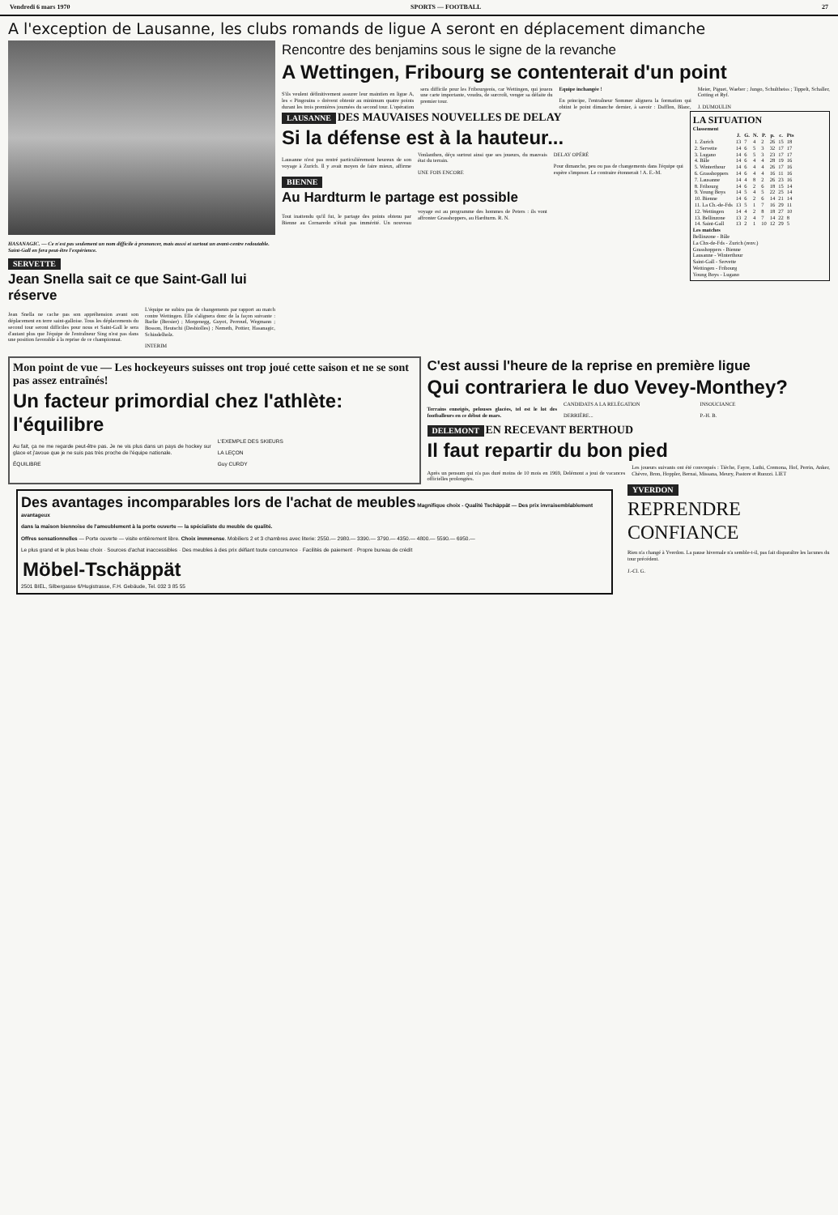Vendredi 6 mars 1970 SPORTS — FOOTBALL 27
A l'exception de Lausanne, les clubs romands de ligue A seront en déplacement dimanche
HASANAGIC. — Ce n'est pas seulement un nom difficile à prononcer, mais aussi et surtout un avant-centre redoutable. Saint-Gall en fera peut-être l'expérience.
SERVETTE
Jean Snella sait ce que Saint-Gall lui réserve
Jean Snella ne cache pas son appréhension avant son déplacement en terre saint-galloise. Tous les déplacements du second tour seront difficiles pour nous et Saint-Gall le sera d'autant plus que l'équipe de l'entraîneur Sing n'est pas dans une position favorable à la reprise de ce championnat.
L'équipe ne subira pas de changements par rapport au match contre Wettingen. Elle s'alignera donc de la façon suivante : Barlie (Bersier) ; Morgenegg, Guyot, Perroud, Wegmann ; Bosson, Heutschi (Desbiolles) ; Nemeth, Pottier, Hasanagic, Schindelholz.
INTERIM
Rencontre des benjamins sous le signe de la revanche
A Wettingen, Fribourg se contenterait d'un point
S'ils veulent définitivement assurer leur maintien en ligue A, les « Pingouins » doivent obtenir au minimum quatre points durant les trois premières journées du second tour. L'opération sera difficile pour les Fribourgeois, car Wettingen, qui jouera une carte importante, voudra, de surcroît, venger sa défaite du premier tour.
Equipe inchangée !
En principe, l'entraîneur Sommer alignera la formation qui obtint le point dimanche dernier, à savoir : Dafflon, Blanc, Meier, Piguet, Waeber ; Jungo, Schultheiss ; Tippelt, Schaller, Cotting et Ryf.
J. DUMOULIN
LAUSANNE DES MAUVAISES NOUVELLES DE DELAY
Si la défense est à la hauteur...
Lausanne n'est pas rentré particulièrement heureux de son voyage à Zurich. Il y avait moyen de faire mieux, affirme Vonlanthen, déçu surtout ainsi que ses joueurs, du mauvais état du terrain.
UNE FOIS ENCORE
DELAY OPÉRÉ
Pour dimanche, peu ou pas de changements dans l'équipe qui espère s'imposer. Le contraire étonnerait ! A. E.-M.
BIENNE
Au Hardturm le partage est possible
Tout inattendu qu'il fut, le partage des points obtenu par Bienne au Cornaredo n'était pas immérité. Un nouveau voyage est au programme des hommes de Peters : ils vont affronter Grasshoppers, au Hardturm. R. N.
LA SITUATION
Classement
| | J. | G. | N. | P. | p. | c. | Pts |
| --- | --- | --- | --- | --- | --- | --- | --- |
| 1. Zurich | 13 | 7 | 4 | 2 | 26 | 15 | 18 |
| 2. Servette | 14 | 6 | 5 | 3 | 32 | 17 | 17 |
| 3. Lugano | 14 | 6 | 5 | 3 | 23 | 17 | 17 |
| 4. Bâle | 14 | 6 | 4 | 4 | 28 | 19 | 16 |
| 5. Winterthour | 14 | 6 | 4 | 4 | 26 | 17 | 16 |
| 6. Grasshoppers | 14 | 6 | 4 | 4 | 16 | 11 | 16 |
| 7. Lausanne | 14 | 4 | 8 | 2 | 26 | 23 | 16 |
| 8. Fribourg | 14 | 6 | 2 | 6 | 18 | 15 | 14 |
| 9. Young Boys | 14 | 5 | 4 | 5 | 22 | 25 | 14 |
| 10. Bienne | 14 | 6 | 2 | 6 | 14 | 21 | 14 |
| 11. La Ch.-de-Fds | 13 | 5 | 1 | 7 | 16 | 29 | 11 |
| 12. Wettingen | 14 | 4 | 2 | 8 | 18 | 27 | 10 |
| 13. Bellinzone | 13 | 2 | 4 | 7 | 14 | 22 | 8 |
| 14. Saint-Gall | 13 | 2 | 1 | 10 | 12 | 29 | 5 |
Les matches
Bellinzone - Bâle
La Chx-de-Fds - Zurich (renv.)
Grasshoppers - Bienne
Lausanne - Winterthour
Saint-Gall - Servette
Wettingen - Fribourg
Young Boys - Lugano
Mon point de vue — Les hockeyeurs suisses ont trop joué cette saison et ne se sont pas assez entraînés!
Un facteur primordial chez l'athlète: l'équilibre
Au fait, ça ne me regarde peut-être pas. Je ne vis plus dans un pays de hockey sur glace et j'avoue que je ne suis pas très proche de l'équipe nationale.
ÉQUILIBRE
L'EXEMPLE DES SKIEURS
LA LEÇON
Guy CURDY
C'est aussi l'heure de la reprise en première ligue
Qui contrariera le duo Vevey-Monthey?
Terrains enneigés, pelouses glacées, tel est le lot des footballeurs en ce début de mars.
CANDIDATS A LA RELÉGATION
DERRIÈRE...
INSOUCIANCE
P.-H. B.
DELEMONT EN RECEVANT BERTHOUD
Il faut repartir du bon pied
Après un pensum qui n'a pas duré moins de 10 mois en 1969, Delémont a joui de vacances officielles prolongées.
Les joueurs suivants ont été convoqués : Tièche, Fayre, Luthi, Cremona, Hof, Perrin, Anker, Chèvre, Bron, Hoppler, Bernai, Missana, Meury, Pastore et Ruozzi. LIET
Des avantages incomparables lors de l'achat de meubles Magnifique choix - Qualité Tschäppät — Des prix invraisemblablement avantageux
dans la maison biennoise de l'ameublement à la porte ouverte — la spécialiste du meuble de qualité.
Offres sensationnelles — Porte ouverte — visite entièrement libre. Choix immmense. Mobiliers 2 et 3 chambres avec literie: 2550.— 2980.— 3390.— 3790.— 4350.— 4800.— 5590.— 6950.—
Le plus grand et le plus beau choix · Sources d'achat inaccessibles · Des meubles à des prix défiant toute concurrence · Facilités de paiement · Propre bureau de crédit
Möbel-Tschäppät
2501 BIEL, Silbergasse 6/Hugistrasse, F.H. Gebäude, Tel. 032 3 85 55
YVERDON
REPRENDRE CONFIANCE
Rien n'a changé à Yverdon. La pause hivernale n'a semble-t-il, pas fait disparaître les lacunes du tour précédent.
J.-Cl. G.